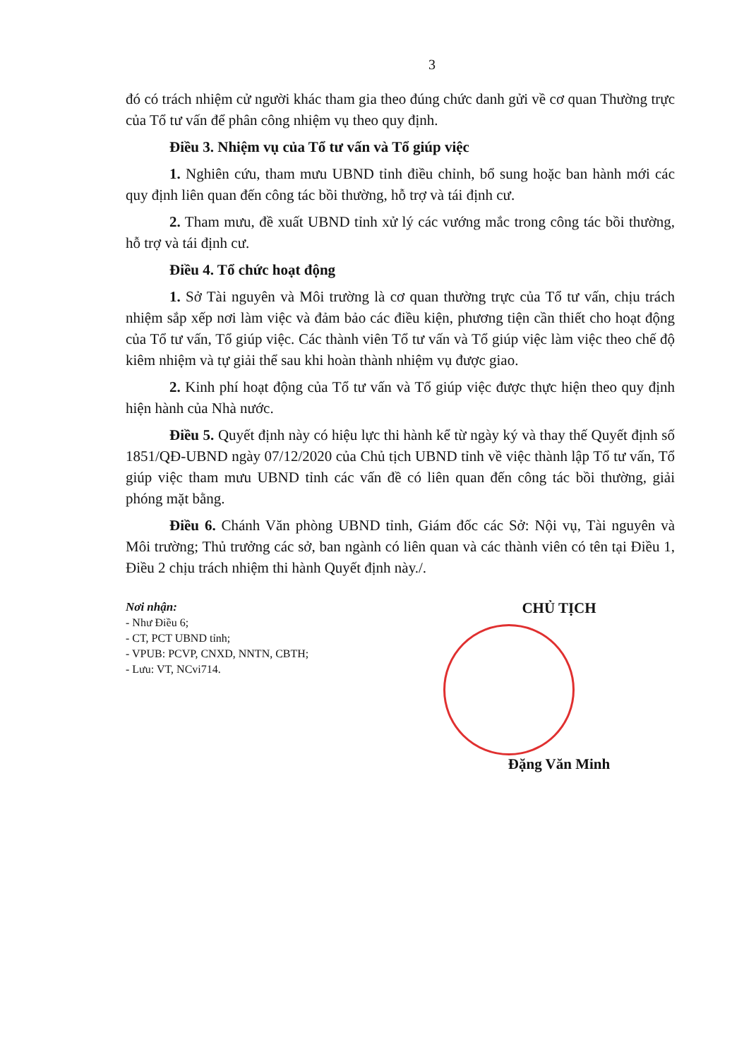3
đó có trách nhiệm cử người khác tham gia theo đúng chức danh gửi về cơ quan Thường trực của Tổ tư vấn để phân công nhiệm vụ theo quy định.
Điều 3. Nhiệm vụ của Tổ tư vấn và Tổ giúp việc
1. Nghiên cứu, tham mưu UBND tỉnh điều chỉnh, bổ sung hoặc ban hành mới các quy định liên quan đến công tác bồi thường, hỗ trợ và tái định cư.
2. Tham mưu, đề xuất UBND tỉnh xử lý các vướng mắc trong công tác bồi thường, hỗ trợ và tái định cư.
Điều 4. Tổ chức hoạt động
1. Sở Tài nguyên và Môi trường là cơ quan thường trực của Tổ tư vấn, chịu trách nhiệm sắp xếp nơi làm việc và đảm bảo các điều kiện, phương tiện cần thiết cho hoạt động của Tổ tư vấn, Tổ giúp việc. Các thành viên Tổ tư vấn và Tổ giúp việc làm việc theo chế độ kiêm nhiệm và tự giải thể sau khi hoàn thành nhiệm vụ được giao.
2. Kinh phí hoạt động của Tổ tư vấn và Tổ giúp việc được thực hiện theo quy định hiện hành của Nhà nước.
Điều 5. Quyết định này có hiệu lực thi hành kể từ ngày ký và thay thế Quyết định số 1851/QĐ-UBND ngày 07/12/2020 của Chủ tịch UBND tỉnh về việc thành lập Tổ tư vấn, Tổ giúp việc tham mưu UBND tỉnh các vấn đề có liên quan đến công tác bồi thường, giải phóng mặt bằng.
Điều 6. Chánh Văn phòng UBND tỉnh, Giám đốc các Sở: Nội vụ, Tài nguyên và Môi trường; Thủ trưởng các sở, ban ngành có liên quan và các thành viên có tên tại Điều 1, Điều 2 chịu trách nhiệm thi hành Quyết định này./.
Nơi nhận:
- Như Điều 6;
- CT, PCT UBND tỉnh;
- VPUB: PCVP, CNXD, NNTN, CBTH;
- Lưu: VT, NCvi714.
CHỦ TỊCH
Đặng Văn Minh